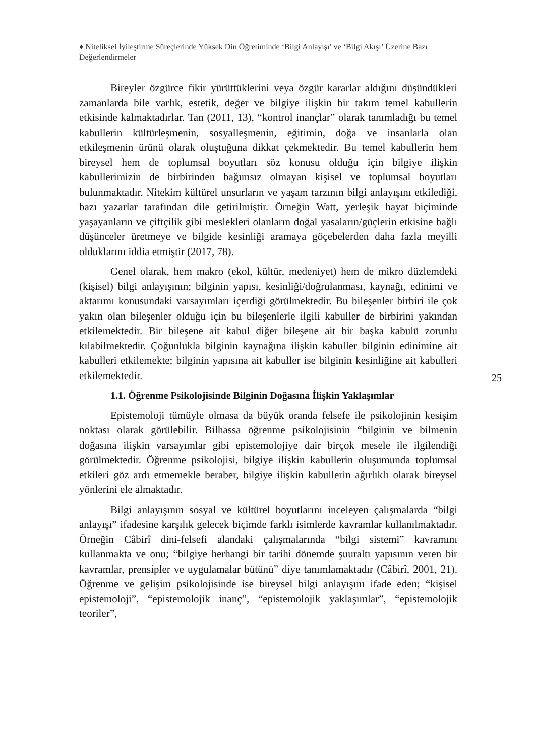♦ Niteliksel İyileştirme Süreçlerinde Yüksek Din Öğretiminde ‘Bilgi Anlayışı’ ve ‘Bilgi Akışı’ Üzerine Bazı Değerlendirmeler
Bireyler özgürce fikir yürüttüklerini veya özgür kararlar aldığını düşündükleri zamanlarda bile varlık, estetik, değer ve bilgiye ilişkin bir takım temel kabullerin etkisinde kalmaktadırlar. Tan (2011, 13), “kontrol inançlar” olarak tanımladığı bu temel kabullerin kültürleşmenin, sosyalleşmenin, eğitimin, doğa ve insanlarla olan etkileşmenin ürünü olarak oluştuğuna dikkat çekmektedir. Bu temel kabullerin hem bireysel hem de toplumsal boyutları söz konusu olduğu için bilgiye ilişkin kabullerimizin de birbirinden bağımsız olmayan kişisel ve toplumsal boyutları bulunmaktadır. Nitekim kültürel unsurların ve yaşam tarzının bilgi anlayışını etkilediği, bazı yazarlar tarafından dile getirilmiştir. Örneğin Watt, yerleşik hayat biçiminde yaşayanların ve çiftçilik gibi meslekleri olanların doğal yasaların/güçlerin etkisine bağlı düşünceler üretmeye ve bilgide kesinliği aramaya göçebelerden daha fazla meyilli olduklarını iddia etmiştir (2017, 78).
Genel olarak, hem makro (ekol, kültür, medeniyet) hem de mikro düzlemdeki (kişisel) bilgi anlayışının; bilginin yapısı, kesinliği/doğrulanması, kaynağı, edinimi ve aktarımı konusundaki varsayımları içerdiği görülmektedir. Bu bileşenler birbiri ile çok yakın olan bileşenler olduğu için bu bileşenlerle ilgili kabuller de birbirini yakından etkilemektedir. Bir bileşene ait kabul diğer bileşene ait bir başka kabulü zorunlu kılabilmektedir. Çoğunlukla bilginin kaynağına ilişkin kabuller bilginin edinimine ait kabulleri etkilemekte; bilginin yapısına ait kabuller ise bilginin kesinliğine ait kabulleri etkilemektedir.
1.1. Öğrenme Psikolojisinde Bilginin Doğasına İlişkin Yaklaşımlar
Epistemoloji tümüyle olmasa da büyük oranda felsefe ile psikolojinin kesişim noktası olarak görülebilir. Bilhassa öğrenme psikolojisinin “bilginin ve bilmenin doğasına ilişkin varsayımlar gibi epistemolojiye dair birçok mesele ile ilgilendiği görülmektedir. Öğrenme psikolojisi, bilgiye ilişkin kabullerin oluşumunda toplumsal etkileri göz ardı etmemekle beraber, bilgiye ilişkin kabullerin ağırlıklı olarak bireysel yönlerini ele almaktadır.
Bilgi anlayışının sosyal ve kültürel boyutlarını inceleyen çalışmalarda “bilgi anlayışı” ifadesine karşılık gelecek biçimde farklı isimlerde kavramlar kullanılmaktadır. Örneğin Câbirî dini-felsefi alandaki çalışmalarında “bilgi sistemi” kavramını kullanmakta ve onu; “bilgiye herhangi bir tarihi dönemde şuuraltı yapısının veren bir kavramlar, prensipler ve uygulamalar bütünü” diye tanımlamaktadır (Câbirî, 2001, 21). Öğrenme ve gelişim psikolojisinde ise bireysel bilgi anlayışını ifade eden; “kişisel epistemoloji”, “epistemolojik inanç”, “epistemolojik yaklaşımlar”, “epistemolojik teoriler”,
25